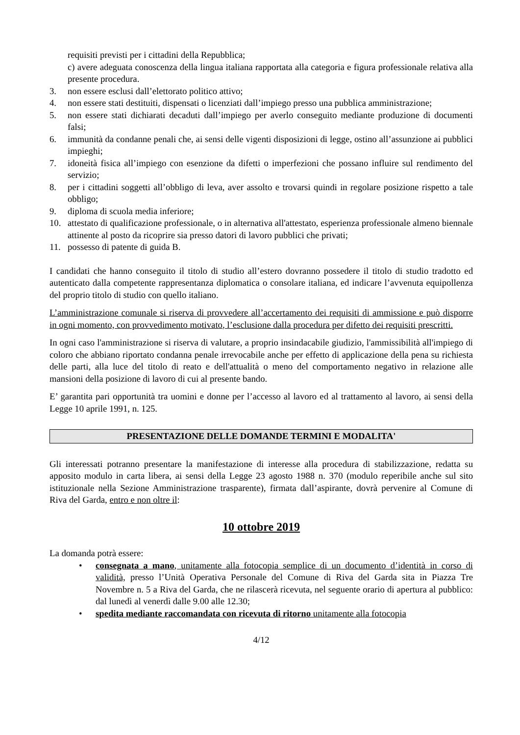requisiti previsti per i cittadini della Repubblica;
c) avere adeguata conoscenza della lingua italiana rapportata alla categoria e figura professionale relativa alla presente procedura.
3. non essere esclusi dall’elettorato politico attivo;
4. non essere stati destituiti, dispensati o licenziati dall’impiego presso una pubblica amministrazione;
5. non essere stati dichiarati decaduti dall’impiego per averlo conseguito mediante produzione di documenti falsi;
6. immunità da condanne penali che, ai sensi delle vigenti disposizioni di legge, ostino all’assunzione ai pubblici impieghi;
7. idoneità fisica all’impiego con esenzione da difetti o imperfezioni che possano influire sul rendimento del servizio;
8. per i cittadini soggetti all’obbligo di leva, aver assolto e trovarsi quindi in regolare posizione rispetto a tale obbligo;
9. diploma di scuola media inferiore;
10. attestato di qualificazione professionale, o in alternativa all'attestato, esperienza professionale almeno biennale attinente al posto da ricoprire sia presso datori di lavoro pubblici che privati;
11. possesso di patente di guida B.
I candidati che hanno conseguito il titolo di studio all’estero dovranno possedere il titolo di studio tradotto ed autenticato dalla competente rappresentanza diplomatica o consolare italiana, ed indicare l’avvenuta equipollenza del proprio titolo di studio con quello italiano.
L’amministrazione comunale si riserva di provvedere all’accertamento dei requisiti di ammissione e può disporre in ogni momento, con provvedimento motivato, l’esclusione dalla procedura per difetto dei requisiti prescritti.
In ogni caso l'amministrazione si riserva di valutare, a proprio insindacabile giudizio, l'ammissibilità all'impiego di coloro che abbiano riportato condanna penale irrevocabile anche per effetto di applicazione della pena su richiesta delle parti, alla luce del titolo di reato e dell'attualità o meno del comportamento negativo in relazione alle mansioni della posizione di lavoro di cui al presente bando.
E’ garantita pari opportunità tra uomini e donne per l’accesso al lavoro ed al trattamento al lavoro, ai sensi della Legge 10 aprile 1991, n. 125.
PRESENTAZIONE DELLE DOMANDE TERMINI E MODALITA'
Gli interessati potranno presentare la manifestazione di interesse alla procedura di stabilizzazione, redatta su apposito modulo in carta libera, ai sensi della Legge 23 agosto 1988 n. 370 (modulo reperibile anche sul sito istituzionale nella Sezione Amministrazione trasparente), firmata dall’aspirante, dovrà pervenire al Comune di Riva del Garda, entro e non oltre il:
10 ottobre 2019
La domanda potrà essere:
• consegnata a mano, unitamente alla fotocopia semplice di un documento d’identità in corso di validità, presso l’Unità Operativa Personale del Comune di Riva del Garda sita in Piazza Tre Novembre n. 5 a Riva del Garda, che ne rilascerà ricevuta, nel seguente orario di apertura al pubblico: dal lunedì al venerdì dalle 9.00 alle 12.30;
• spedita mediante raccomandata con ricevuta di ritorno unitamente alla fotocopia
4/12